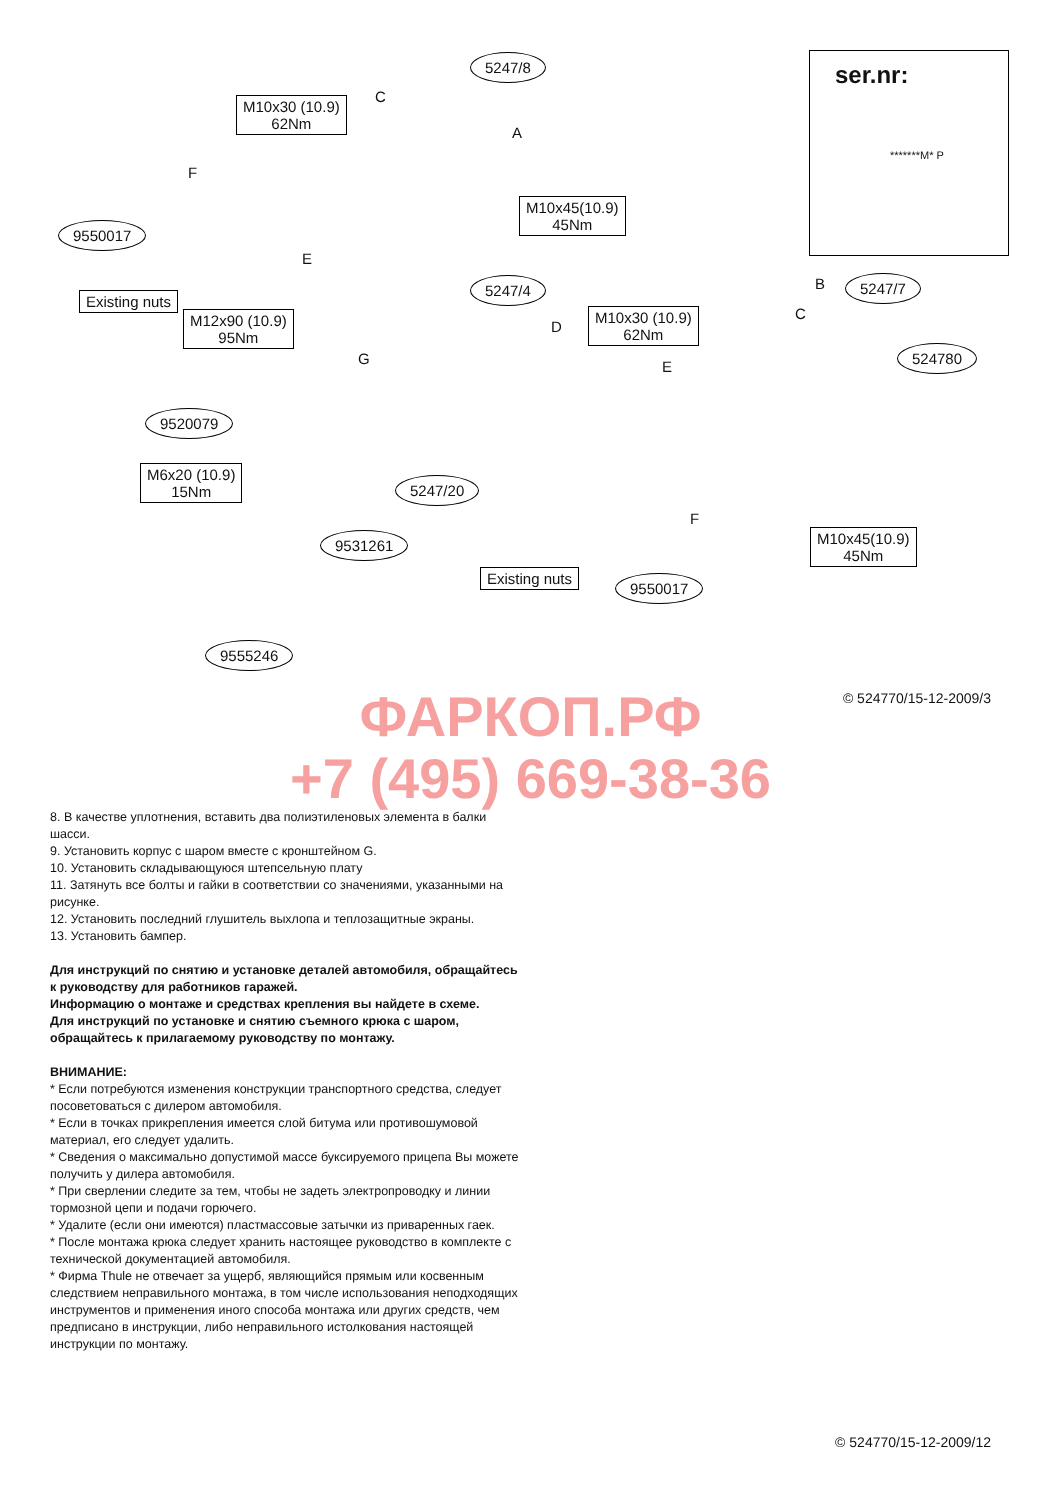5247/8
M10x30 (10.9)
62Nm
C
A
F
9550017
M10x45(10.9)
45Nm
E
Existing nuts
5247/4
M12x90 (10.9)
95Nm
D
M10x30 (10.9)
62Nm
B 5247/7
C
G E
524780
9520079
M6x20 (10.9)
15Nm 5247/20
F
M10x45(10.9)
45Nm
9531261
Existing nuts 9550017
9555246
ser.nr:
*******M* P
© 524770/15-12-2009/3
ФАРКОП.РФ
+7 (495) 669-38-36
8. В качестве уплотнения, вставить два полиэтиленовых элемента в балки шасси.
9. Установить корпус с шаром вместе с кронштейном G.
10. Установить складывающуюся штепсельную плату
11. Затянуть все болты и гайки в соответствии со значениями, указанными на рисунке.
12. Установить последний глушитель выхлопа и теплозащитные экраны.
13. Установить бампер.
Для инструкций по снятию и установке деталей автомобиля, обращайтесь к руководству для работников гаражей.
Информацию о монтаже и средствах крепления вы найдете в схеме.
Для инструкций по установке и снятию съемного крюка с шаром, обращайтесь к прилагаемому руководству по монтажу.
ВНИМАНИЕ:
* Если потребуются изменения конструкции транспортного средства, следует посоветоваться с дилером автомобиля.
* Если в точках прикрепления имеется слой битума или противошумовой материал, его следует удалить.
* Сведения о максимально допустимой массе буксируемого прицепа Вы можете получить у дилера автомобиля.
* При сверлении следите за тем, чтобы не задеть электропроводку и линии тормозной цепи и подачи горючего.
* Удалите (если они имеются) пластмассовые затычки из приваренных гаек.
* После монтажа крюка следует хранить настоящее руководство в комплекте с технической документацией автомобиля.
* Фирма Thule не отвечает за ущерб, являющийся прямым или косвенным следствием неправильного монтажа, в том числе использования неподходящих инструментов и применения иного способа монтажа или других средств, чем предписано в инструкции, либо неправильного истолкования настоящей инструкции по монтажу.
© 524770/15-12-2009/12